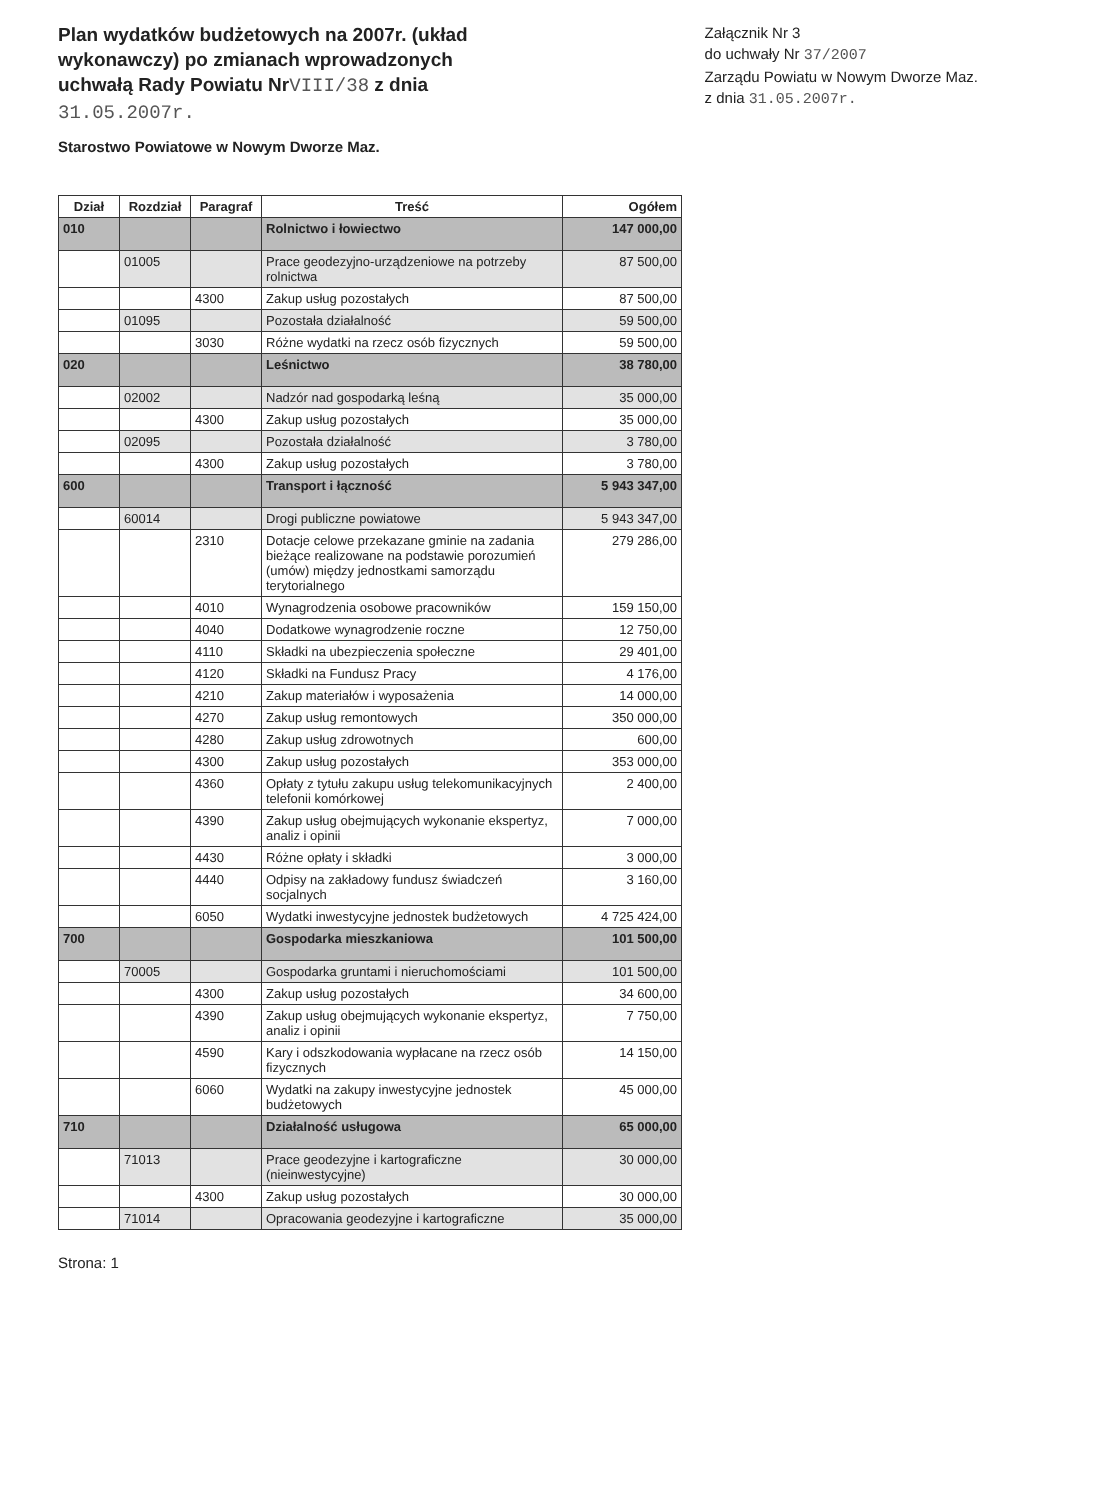Plan wydatków budżetowych na 2007r. (układ wykonawczy) po zmianach wprowadzonych uchwałą Rady Powiatu NrVIII/38 z dnia 31.05.2007r.
Załącznik Nr 3
do uchwały Nr 37/2007
Zarządu Powiatu w Nowym Dworze Maz.
z dnia 31.05.2007r.
Starostwo Powiatowe w Nowym Dworze Maz.
| Dział | Rozdział | Paragraf | Treść | Ogółem |
| --- | --- | --- | --- | --- |
| 010 | | | Rolnictwo i łowiectwo | 147 000,00 |
| | 01005 | | Prace geodezyjno-urządzeniowe na potrzeby rolnictwa | 87 500,00 |
| | | 4300 | Zakup usług pozostałych | 87 500,00 |
| | 01095 | | Pozostała działalność | 59 500,00 |
| | | 3030 | Różne wydatki na rzecz osób fizycznych | 59 500,00 |
| 020 | | | Leśnictwo | 38 780,00 |
| | 02002 | | Nadzór nad gospodarką leśną | 35 000,00 |
| | | 4300 | Zakup usług pozostałych | 35 000,00 |
| | 02095 | | Pozostała działalność | 3 780,00 |
| | | 4300 | Zakup usług pozostałych | 3 780,00 |
| 600 | | | Transport i łączność | 5 943 347,00 |
| | 60014 | | Drogi publiczne powiatowe | 5 943 347,00 |
| | | 2310 | Dotacje celowe przekazane gminie na zadania bieżące realizowane na podstawie porozumień (umów) między jednostkami samorządu terytorialnego | 279 286,00 |
| | | 4010 | Wynagrodzenia osobowe pracowników | 159 150,00 |
| | | 4040 | Dodatkowe wynagrodzenie roczne | 12 750,00 |
| | | 4110 | Składki na ubezpieczenia społeczne | 29 401,00 |
| | | 4120 | Składki na Fundusz Pracy | 4 176,00 |
| | | 4210 | Zakup materiałów i wyposażenia | 14 000,00 |
| | | 4270 | Zakup usług remontowych | 350 000,00 |
| | | 4280 | Zakup usług zdrowotnych | 600,00 |
| | | 4300 | Zakup usług pozostałych | 353 000,00 |
| | | 4360 | Opłaty z tytułu zakupu usług telekomunikacyjnych telefonii komórkowej | 2 400,00 |
| | | 4390 | Zakup usług obejmujących wykonanie ekspertyz, analiz i opinii | 7 000,00 |
| | | 4430 | Różne opłaty i składki | 3 000,00 |
| | | 4440 | Odpisy na zakładowy fundusz świadczeń socjalnych | 3 160,00 |
| | | 6050 | Wydatki inwestycyjne jednostek budżetowych | 4 725 424,00 |
| 700 | | | Gospodarka mieszkaniowa | 101 500,00 |
| | 70005 | | Gospodarka gruntami i nieruchomościami | 101 500,00 |
| | | 4300 | Zakup usług pozostałych | 34 600,00 |
| | | 4390 | Zakup usług obejmujących wykonanie ekspertyz, analiz i opinii | 7 750,00 |
| | | 4590 | Kary i odszkodowania wypłacane na rzecz osób fizycznych | 14 150,00 |
| | | 6060 | Wydatki na zakupy inwestycyjne jednostek budżetowych | 45 000,00 |
| 710 | | | Działalność usługowa | 65 000,00 |
| | 71013 | | Prace geodezyjne i kartograficzne (nieinwestycyjne) | 30 000,00 |
| | | 4300 | Zakup usług pozostałych | 30 000,00 |
| | 71014 | | Opracowania geodezyjne i kartograficzne | 35 000,00 |
Strona: 1